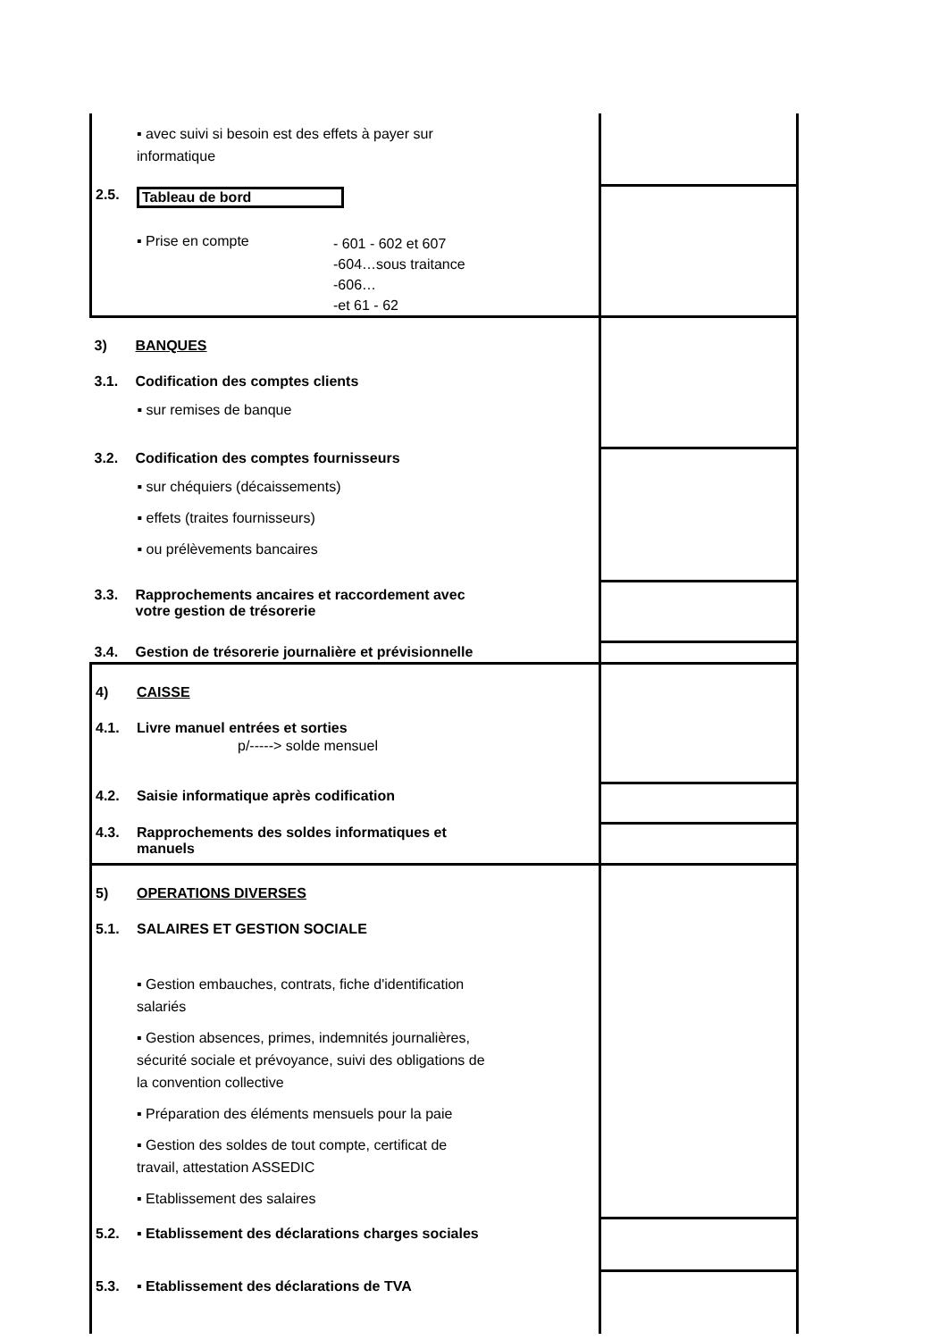| ▪ avec suivi si besoin est des effets à payer sur informatique | |
| 2.5. Tableau de bord ▪ Prise en compte - 601 - 602 et 607 -604…sous traitance -606… -et 61 - 62 | |
| 3) BANQUES 3.1. Codification des comptes clients ▪ sur remises de banque | |
| 3.2. Codification des comptes fournisseurs ▪ sur chéquiers (décaissements) ▪ effets (traites fournisseurs) ▪ ou prélèvements bancaires | |
| 3.3. Rapprochements ancaires et raccordement avec votre gestion de trésorerie | |
| 3.4. Gestion de trésorerie journalière et prévisionnelle | |
| 4) CAISSE 4.1. Livre manuel entrées et sorties p/-----> solde mensuel | |
| 4.2. Saisie informatique après codification | |
| 4.3. Rapprochements des soldes informatiques et manuels | |
| 5) OPERATIONS DIVERSES 5.1. SALAIRES ET GESTION SOCIALE ▪ Gestion embauches, contrats, fiche d'identification salariés ▪ Gestion absences, primes, indemnités journalières, sécurité sociale et prévoyance, suivi des obligations de la convention collective ▪ Préparation des éléments mensuels pour la paie ▪ Gestion des soldes de tout compte, certificat de travail, attestation ASSEDIC ▪ Etablissement des salaires | |
| 5.2. ▪ Etablissement des déclarations charges sociales | |
| 5.3. ▪ Etablissement des déclarations de TVA | |